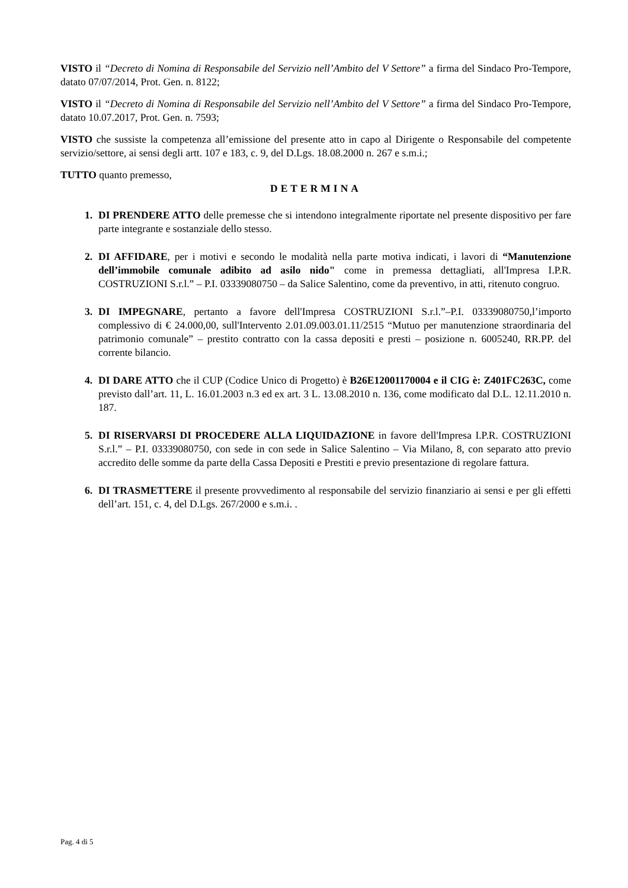VISTO il “Decreto di Nomina di Responsabile del Servizio nell’Ambito del V Settore” a firma del Sindaco Pro-Tempore, datato 07/07/2014, Prot. Gen. n. 8122;
VISTO il “Decreto di Nomina di Responsabile del Servizio nell’Ambito del V Settore” a firma del Sindaco Pro-Tempore, datato 10.07.2017, Prot. Gen. n. 7593;
VISTO che sussiste la competenza all’emissione del presente atto in capo al Dirigente o Responsabile del competente servizio/settore, ai sensi degli artt. 107 e 183, c. 9, del D.Lgs. 18.08.2000 n. 267 e s.m.i.;
TUTTO quanto premesso,
DETERMINA
1. DI PRENDERE ATTO delle premesse che si intendono integralmente riportate nel presente dispositivo per fare parte integrante e sostanziale dello stesso.
2. DI AFFIDARE, per i motivi e secondo le modalità nella parte motiva indicati, i lavori di “Manutenzione dell’immobile comunale adibito ad asilo nido" come in premessa dettagliati, all'Impresa I.P.R. COSTRUZIONI S.r.l.” – P.I. 03339080750 – da Salice Salentino, come da preventivo, in atti, ritenuto congruo.
3. DI IMPEGNARE, pertanto a favore dell'Impresa COSTRUZIONI S.r.l.”–P.I. 03339080750,l’importo complessivo di € 24.000,00, sull'Intervento 2.01.09.003.01.11/2515 “Mutuo per manutenzione straordinaria del patrimonio comunale” – prestito contratto con la cassa depositi e presti – posizione n. 6005240, RR.PP. del corrente bilancio.
4. DI DARE ATTO che il CUP (Codice Unico di Progetto) è B26E12001170004 e il CIG è: Z401FC263C, come previsto dall’art. 11, L. 16.01.2003 n.3 ed ex art. 3 L. 13.08.2010 n. 136, come modificato dal D.L. 12.11.2010 n. 187.
5. DI RISERVARSI DI PROCEDERE ALLA LIQUIDAZIONE in favore dell'Impresa I.P.R. COSTRUZIONI S.r.l.” – P.I. 03339080750, con sede in con sede in Salice Salentino – Via Milano, 8, con separato atto previo accredito delle somme da parte della Cassa Depositi e Prestiti e previo presentazione di regolare fattura.
6. DI TRASMETTERE il presente provvedimento al responsabile del servizio finanziario ai sensi e per gli effetti dell’art. 151, c. 4, del D.Lgs. 267/2000 e s.m.i. .
Pag. 4 di 5